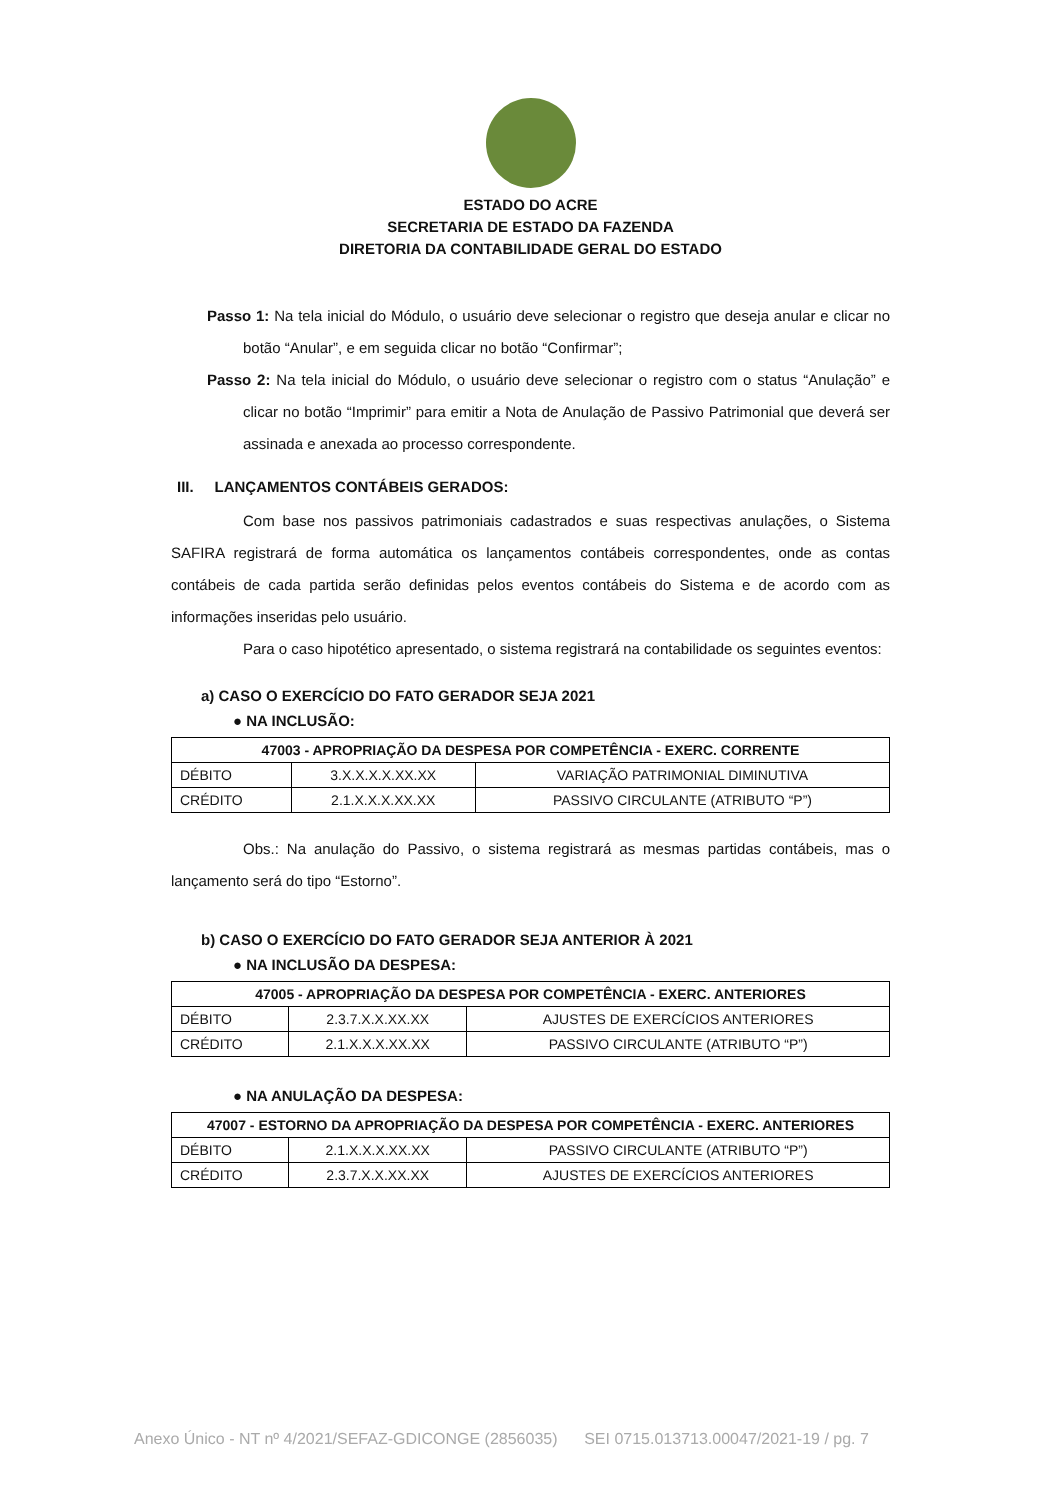ESTADO DO ACRE
SECRETARIA DE ESTADO DA FAZENDA
DIRETORIA DA CONTABILIDADE GERAL DO ESTADO
Passo 1: Na tela inicial do Módulo, o usuário deve selecionar o registro que deseja anular e clicar no botão “Anular”, e em seguida clicar no botão “Confirmar”;
Passo 2: Na tela inicial do Módulo, o usuário deve selecionar o registro com o status “Anulação” e clicar no botão “Imprimir” para emitir a Nota de Anulação de Passivo Patrimonial que deverá ser assinada e anexada ao processo correspondente.
III. LANÇAMENTOS CONTÁBEIS GERADOS:
Com base nos passivos patrimoniais cadastrados e suas respectivas anulações, o Sistema SAFIRA registrará de forma automática os lançamentos contábeis correspondentes, onde as contas contábeis de cada partida serão definidas pelos eventos contábeis do Sistema e de acordo com as informações inseridas pelo usuário.
Para o caso hipotético apresentado, o sistema registrará na contabilidade os seguintes eventos:
a) CASO O EXERCÍCIO DO FATO GERADOR SEJA 2021
● NA INCLUSÃO:
| 47003 - APROPRIAÇÃO DA DESPESA POR COMPETÊNCIA - EXERC. CORRENTE | | |
| --- | --- | --- |
| DÉBITO | 3.X.X.X.X.XX.XX | VARIAÇÃO PATRIMONIAL DIMINUTIVA |
| CRÉDITO | 2.1.X.X.X.XX.XX | PASSIVO CIRCULANTE (ATRIBUTO “P”) |
Obs.: Na anulação do Passivo, o sistema registrará as mesmas partidas contábeis, mas o lançamento será do tipo “Estorno”.
b) CASO O EXERCÍCIO DO FATO GERADOR SEJA ANTERIOR À 2021
● NA INCLUSÃO DA DESPESA:
| 47005 - APROPRIAÇÃO DA DESPESA POR COMPETÊNCIA - EXERC. ANTERIORES | | |
| --- | --- | --- |
| DÉBITO | 2.3.7.X.X.XX.XX | AJUSTES DE EXERCÍCIOS ANTERIORES |
| CRÉDITO | 2.1.X.X.X.XX.XX | PASSIVO CIRCULANTE (ATRIBUTO “P”) |
● NA ANULAÇÃO DA DESPESA:
| 47007 - ESTORNO DA APROPRIAÇÃO DA DESPESA POR COMPETÊNCIA - EXERC. ANTERIORES | | |
| --- | --- | --- |
| DÉBITO | 2.1.X.X.X.XX.XX | PASSIVO CIRCULANTE (ATRIBUTO “P”) |
| CRÉDITO | 2.3.7.X.X.XX.XX | AJUSTES DE EXERCÍCIOS ANTERIORES |
Anexo Único - NT nº 4/2021/SEFAZ-GDICONGE (2856035) SEI 0715.013713.00047/2021-19 / pg. 7